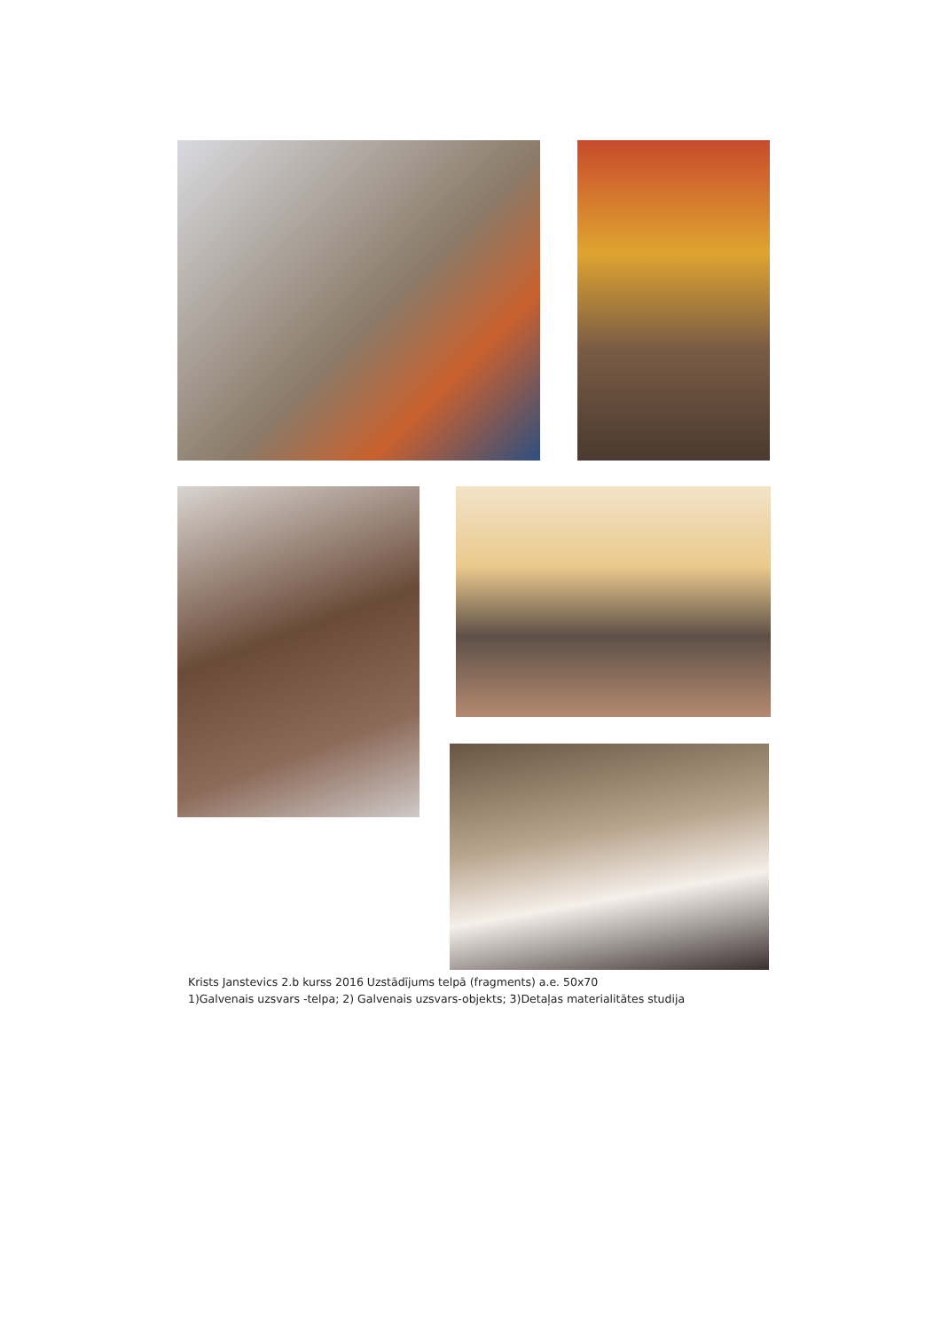Krists Janstevics 2.b kurss 2016 Uzstādījums telpā (fragments) a.e. 50x70
1)Galvenais uzsvars -telpa; 2) Galvenais uzsvars-objekts; 3)Detaļas materialitātes studija